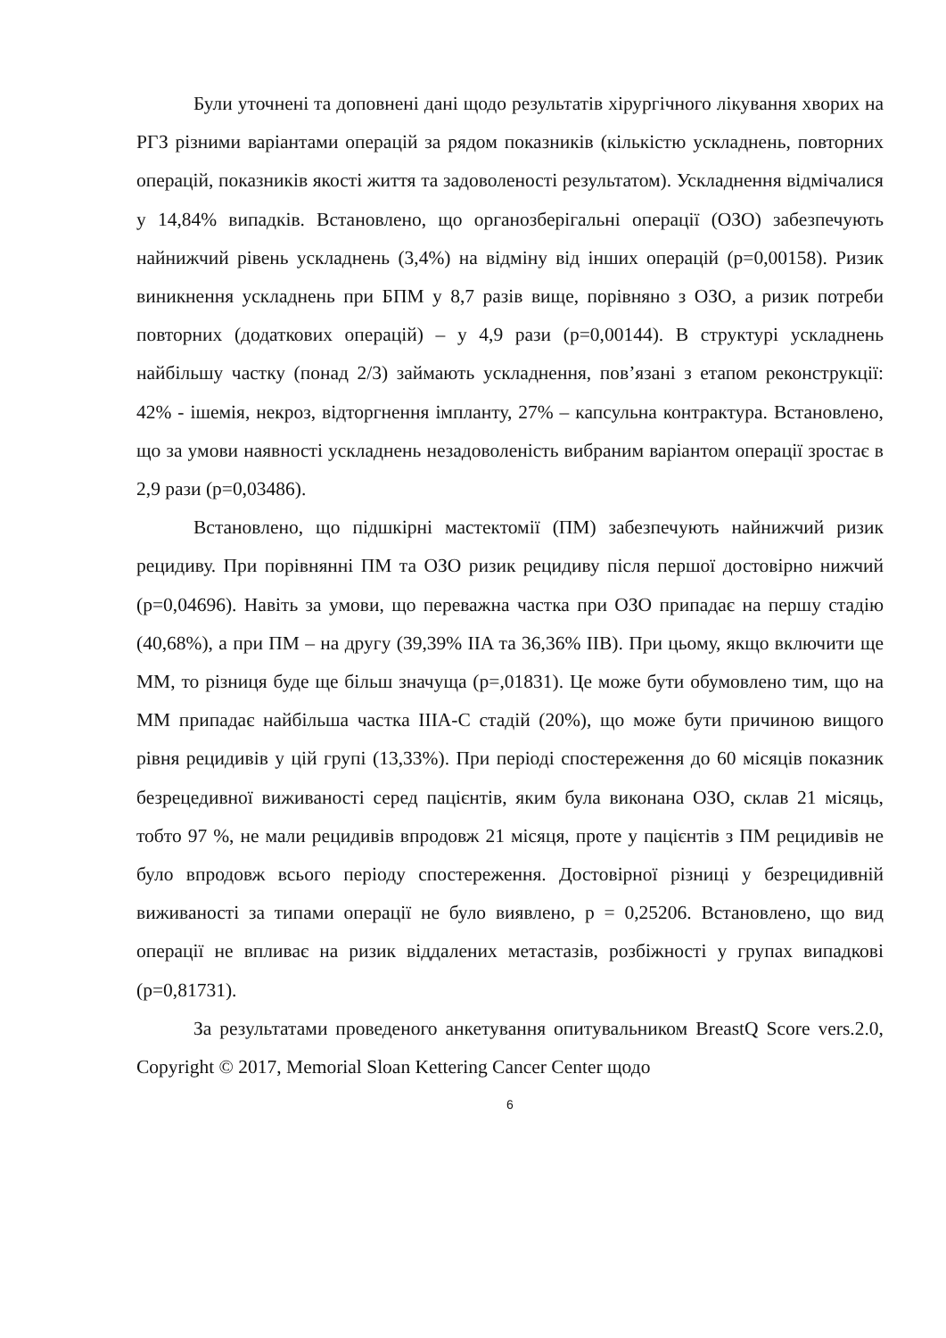Були уточнені та доповнені дані щодо результатів хірургічного лікування хворих на РГЗ різними варіантами операцій за рядом показників (кількістю ускладнень, повторних операцій, показників якості життя та задоволеності результатом). Ускладнення відмічалися у 14,84% випадків. Встановлено, що органозберігальні операції (ОЗО) забезпечують найнижчий рівень ускладнень (3,4%) на відміну від інших операцій (p=0,00158). Ризик виникнення ускладнень при БПМ у 8,7 разів вище, порівняно з ОЗО, а ризик потреби повторних (додаткових операцій) – у 4,9 рази (p=0,00144). В структурі ускладнень найбільшу частку (понад 2/3) займають ускладнення, пов’язані з етапом реконструкції: 42% - ішемія, некроз, відторгнення імпланту, 27% – капсульна контрактура. Встановлено, що за умови наявності ускладнень незадоволеність вибраним варіантом операції зростає в 2,9 рази (p=0,03486).
Встановлено, що підшкірні мастектомії (ПМ) забезпечують найнижчий ризик рецидиву. При порівнянні ПМ та ОЗО ризик рецидиву після першої достовірно нижчий (p=0,04696). Навіть за умови, що переважна частка при ОЗО припадає на першу стадію (40,68%), а при ПМ – на другу (39,39% IIA та 36,36% IIB). При цьому, якщо включити ще ММ, то різниця буде ще більш значуща (p=,01831). Це може бути обумовлено тим, що на ММ припадає найбільша частка IIIA-C стадій (20%), що може бути причиною вищого рівня рецидивів у цій групі (13,33%). При періоді спостереження до 60 місяців показник безрецедивної виживаності серед пацієнтів, яким була виконана ОЗО, склав 21 місяць, тобто 97 %, не мали рецидивів впродовж 21 місяця, проте у пацієнтів з ПМ рецидивів не було впродовж всього періоду спостереження. Достовірної різниці у безрецидивній виживаності за типами операції не було виявлено, p = 0,25206. Встановлено, що вид операції не впливає на ризик віддалених метастазів, розбіжності у групах випадкові (p=0,81731).
За результатами проведеного анкетування опитувальником BreastQ Score vers.2.0, Copyright © 2017, Memorial Sloan Kettering Cancer Center щодо
6